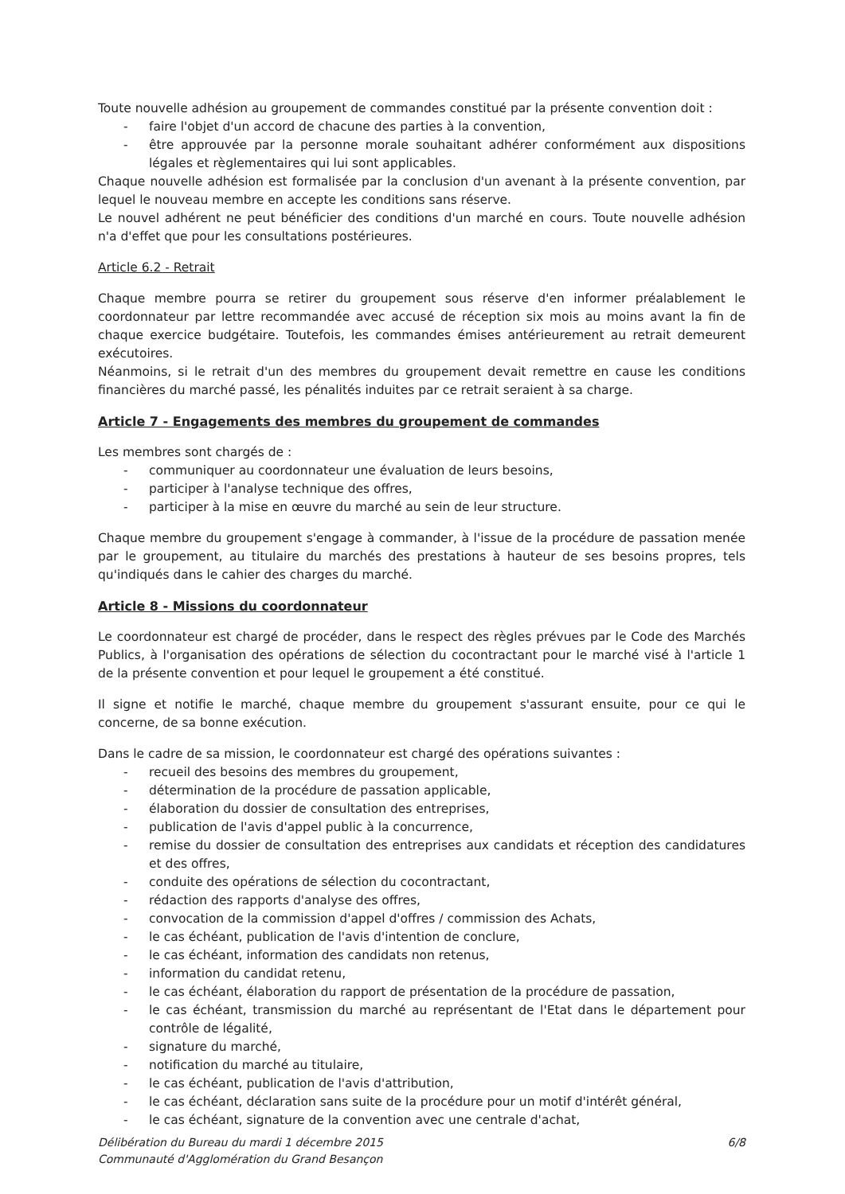Toute nouvelle adhésion au groupement de commandes constitué par la présente convention doit :
- faire l'objet d'un accord de chacune des parties à la convention,
- être approuvée par la personne morale souhaitant adhérer conformément aux dispositions légales et règlementaires qui lui sont applicables.
Chaque nouvelle adhésion est formalisée par la conclusion d'un avenant à la présente convention, par lequel le nouveau membre en accepte les conditions sans réserve.
Le nouvel adhérent ne peut bénéficier des conditions d'un marché en cours. Toute nouvelle adhésion n'a d'effet que pour les consultations postérieures.
Article 6.2 - Retrait
Chaque membre pourra se retirer du groupement sous réserve d'en informer préalablement le coordonnateur par lettre recommandée avec accusé de réception six mois au moins avant la fin de chaque exercice budgétaire. Toutefois, les commandes émises antérieurement au retrait demeurent exécutoires.
Néanmoins, si le retrait d'un des membres du groupement devait remettre en cause les conditions financières du marché passé, les pénalités induites par ce retrait seraient à sa charge.
Article 7 - Engagements des membres du groupement de commandes
Les membres sont chargés de :
- communiquer au coordonnateur une évaluation de leurs besoins,
- participer à l'analyse technique des offres,
- participer à la mise en œuvre du marché au sein de leur structure.
Chaque membre du groupement s'engage à commander, à l'issue de la procédure de passation menée par le groupement, au titulaire du marchés des prestations à hauteur de ses besoins propres, tels qu'indiqués dans le cahier des charges du marché.
Article 8 - Missions du coordonnateur
Le coordonnateur est chargé de procéder, dans le respect des règles prévues par le Code des Marchés Publics, à l'organisation des opérations de sélection du cocontractant pour le marché visé à l'article 1 de la présente convention et pour lequel le groupement a été constitué.
Il signe et notifie le marché, chaque membre du groupement s'assurant ensuite, pour ce qui le concerne, de sa bonne exécution.
Dans le cadre de sa mission, le coordonnateur est chargé des opérations suivantes :
- recueil des besoins des membres du groupement,
- détermination de la procédure de passation applicable,
- élaboration du dossier de consultation des entreprises,
- publication de l'avis d'appel public à la concurrence,
- remise du dossier de consultation des entreprises aux candidats et réception des candidatures et des offres,
- conduite des opérations de sélection du cocontractant,
- rédaction des rapports d'analyse des offres,
- convocation de la commission d'appel d'offres / commission des Achats,
- le cas échéant, publication de l'avis d'intention de conclure,
- le cas échéant, information des candidats non retenus,
- information du candidat retenu,
- le cas échéant, élaboration du rapport de présentation de la procédure de passation,
- le cas échéant, transmission du marché au représentant de l'Etat dans le département pour contrôle de légalité,
- signature du marché,
- notification du marché au titulaire,
- le cas échéant, publication de l'avis d'attribution,
- le cas échéant, déclaration sans suite de la procédure pour un motif d'intérêt général,
- le cas échéant, signature de la convention avec une centrale d'achat,
Délibération du Bureau du mardi 1 décembre 2015
Communauté d'Agglomération du Grand Besançon
6/8